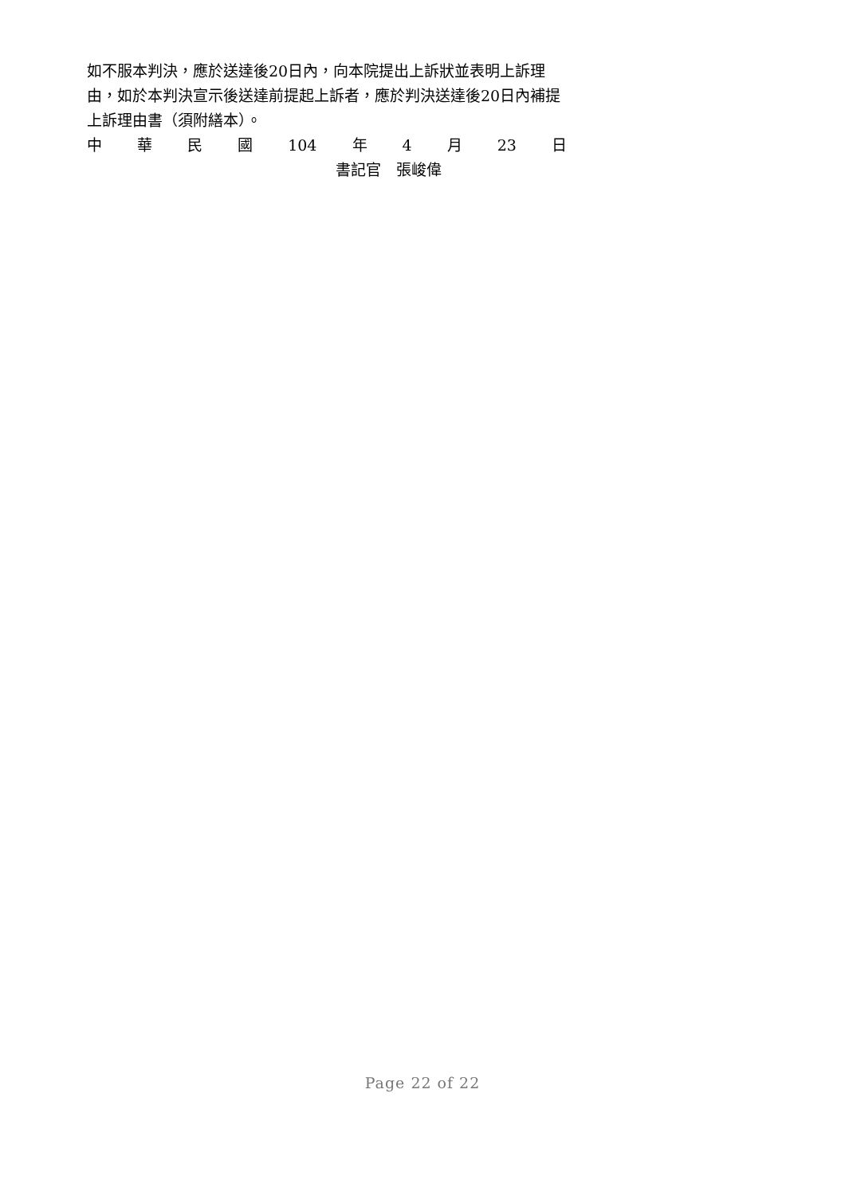如不服本判決，應於送達後20日內，向本院提出上訴狀並表明上訴理由，如於本判決宣示後送達前提起上訴者，應於判決送達後20日內補提上訴理由書（須附繕本）。
中華民國 104 年 4 月 23 日
書記官　張峻偉
Page 22 of 22